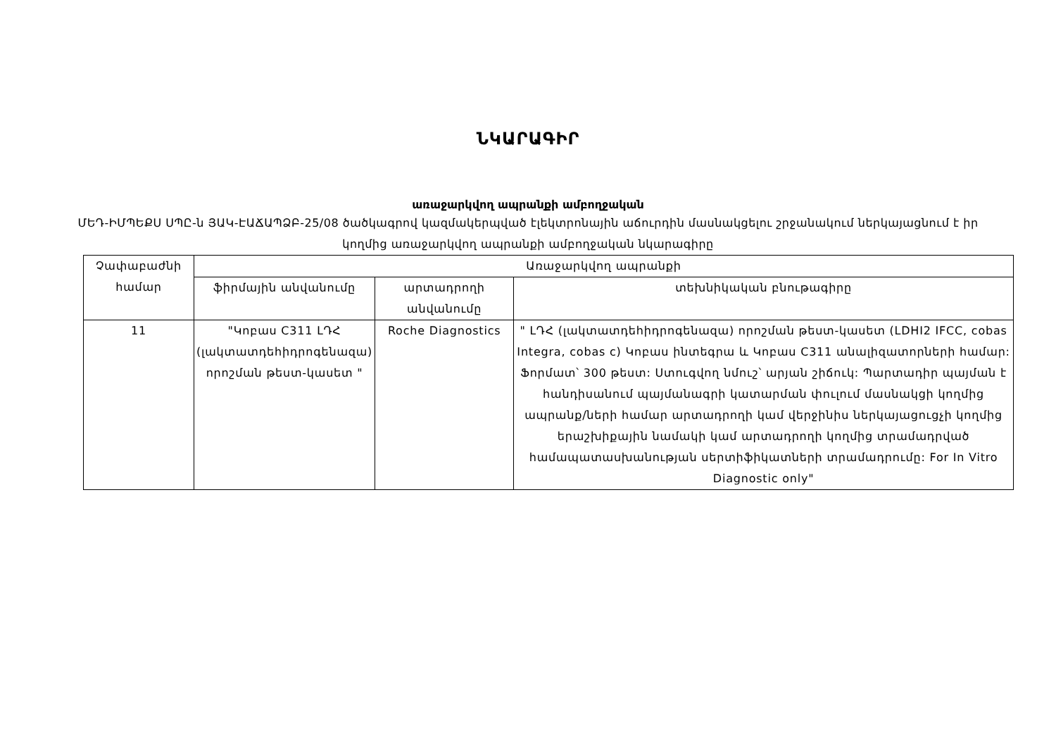ՆԿԱՐԱԳԻՐ
առաջարկվող ապրանքի ամբողջական
ՄԵԴ-ԻՄՊԵՔՍ ՍՊԸ-ն ՅԱԿ-ԷԱՃԱՊՁԲ-25/08 ծածկագրով կազմակերպված էլեկտրոնային աճուրդին մասնակցելու շրջանակում ներկայացնում է իր կողմից առաջարկվող ապրանքի ամբողջական նկարագիրը
| Չափաբաժնի համար | Առաջարկվող ապրանքի | | |
| --- | --- | --- | --- |
| | ֆիրմային անվանումը | արտադրողի անվանումը | տեխնիկական բնութագիրը |
| 11 | "Կոբաս C311 ԼԴՀ (լակտատդեհիդրոգենազա) որոշման թեստ-կասետ " | Roche Diagnostics | " ԼԴՀ (լակտատդեհիդրոգենազա) որոշման թեստ-կասետ (LDHI2 IFCC, cobas Integra, cobas c) Կոբաս ինտեգրա և Կոբաս C311 անալիզատորների համար: Ֆորմատ՝ 300 թեստ: Ստուգվող նմուշ՝ արյան շիճուկ: Պարտադիր պայման է հանդիսանում պայմանագրի կատարման փուլում մասնակցի կողմից ապրանք/ների համար արտադրողի կամ վերջինիս ներկայացուցչի կողմից երաշխիքային նամակի կամ արտադրողի կողմից տրամադրված համապատասխանության սերտիֆիկատների տրամադրումը: For In Vitro Diagnostic only" |